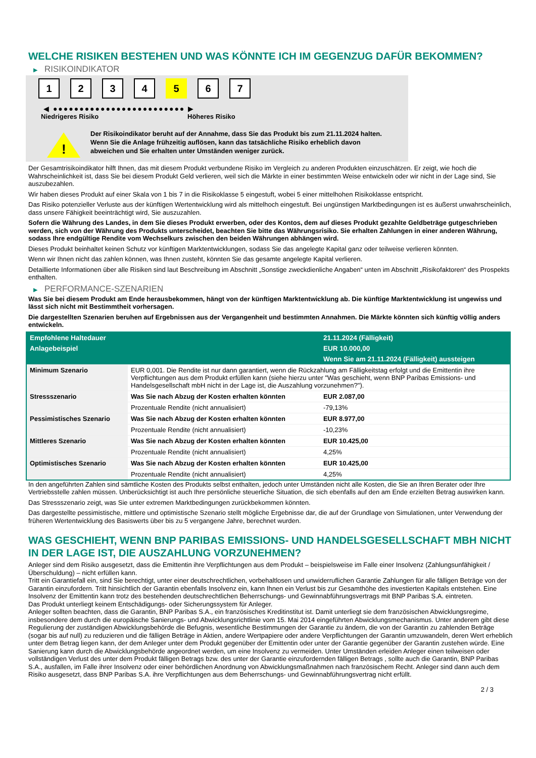WELCHE RISIKEN BESTEHEN UND WAS KÖNNTE ICH IM GEGENZUG DAFÜR BEKOMMEN?
▶ RISIKOINDIKATOR
1 2 3 4 5 6 7
◀ ●●●●●●●●●●●●●●●●●●●●●●●●● ▶
Niedrigeres Risiko Höheres Risiko
!
Der Risikoindikator beruht auf der Annahme, dass Sie das Produkt bis zum 21.11.2024 halten.
Wenn Sie die Anlage frühzeitig auflösen, kann das tatsächliche Risiko erheblich davon abweichen und Sie erhalten unter Umständen weniger zurück.
Der Gesamtrisikoindikator hilft Ihnen, das mit diesem Produkt verbundene Risiko im Vergleich zu anderen Produkten einzuschätzen. Er zeigt, wie hoch die Wahrscheinlichkeit ist, dass Sie bei diesem Produkt Geld verlieren, weil sich die Märkte in einer bestimmten Weise entwickeln oder wir nicht in der Lage sind, Sie auszubezahlen.
Wir haben dieses Produkt auf einer Skala von 1 bis 7 in die Risikoklasse 5 eingestuft, wobei 5 einer mittelhohen Risikoklasse entspricht.
Das Risiko potenzieller Verluste aus der künftigen Wertentwicklung wird als mittelhoch eingestuft. Bei ungünstigen Marktbedingungen ist es äußerst unwahrscheinlich, dass unsere Fähigkeit beeinträchtigt wird, Sie auszuzahlen.
Sofern die Währung des Landes, in dem Sie dieses Produkt erwerben, oder des Kontos, dem auf dieses Produkt gezahlte Geldbeträge gutgeschrieben werden, sich von der Währung des Produkts unterscheidet, beachten Sie bitte das Währungsrisiko. Sie erhalten Zahlungen in einer anderen Währung, sodass Ihre endgültige Rendite vom Wechselkurs zwischen den beiden Währungen abhängen wird.
Dieses Produkt beinhaltet keinen Schutz vor künftigen Marktentwicklungen, sodass Sie das angelegte Kapital ganz oder teilweise verlieren könnten.
Wenn wir Ihnen nicht das zahlen können, was Ihnen zusteht, könnten Sie das gesamte angelegte Kapital verlieren.
Detaillierte Informationen über alle Risiken sind laut Beschreibung im Abschnitt „Sonstige zweckdienliche Angaben“ unten im Abschnitt „Risikofaktoren“ des Prospekts enthalten.
▶ PERFORMANCE-SZENARIEN
Was Sie bei diesem Produkt am Ende herausbekommen, hängt von der künftigen Marktentwicklung ab. Die künftige Marktentwicklung ist ungewiss und lässt sich nicht mit Bestimmtheit vorhersagen.
Die dargestellten Szenarien beruhen auf Ergebnissen aus der Vergangenheit und bestimmten Annahmen. Die Märkte könnten sich künftig völlig anders entwickeln.
| Empfohlene Haltedauer | | 21.11.2024 (Fälligkeit) |
| --- | --- | --- |
| Anlagebeispiel | | EUR 10.000,00 |
| | | Wenn Sie am 21.11.2024 (Fälligkeit) aussteigen |
| Minimum Szenario | EUR 0,001. Die Rendite ist nur dann garantiert, wenn die Rückzahlung am Fälligkeitstag erfolgt und die Emittentin ihre Verpflichtungen aus dem Produkt erfüllen kann (siehe hierzu unter "Was geschieht, wenn BNP Paribas Emissions- und Handelsgesellschaft mbH nicht in der Lage ist, die Auszahlung vorzunehmen?"). | |
| Stressszenario | Was Sie nach Abzug der Kosten erhalten könnten | EUR 2.087,00 |
| | Prozentuale Rendite (nicht annualisiert) | -79,13% |
| Pessimistisches Szenario | Was Sie nach Abzug der Kosten erhalten könnten | EUR 8.977,00 |
| | Prozentuale Rendite (nicht annualisiert) | -10,23% |
| Mittleres Szenario | Was Sie nach Abzug der Kosten erhalten könnten | EUR 10.425,00 |
| | Prozentuale Rendite (nicht annualisiert) | 4,25% |
| Optimistisches Szenario | Was Sie nach Abzug der Kosten erhalten könnten | EUR 10.425,00 |
| | Prozentuale Rendite (nicht annualisiert) | 4,25% |
In den angeführten Zahlen sind sämtliche Kosten des Produkts selbst enthalten, jedoch unter Umständen nicht alle Kosten, die Sie an Ihren Berater oder Ihre Vertriebsstelle zahlen müssen. Unberücksichtigt ist auch Ihre persönliche steuerliche Situation, die sich ebenfalls auf den am Ende erzielten Betrag auswirken kann.
Das Stressszenario zeigt, was Sie unter extremen Marktbedingungen zurückbekommen könnten.
Das dargestellte pessimistische, mittlere und optimistische Szenario stellt mögliche Ergebnisse dar, die auf der Grundlage von Simulationen, unter Verwendung der früheren Wertentwicklung des Basiswerts über bis zu 5 vergangene Jahre, berechnet wurden.
WAS GESCHIEHT, WENN BNP PARIBAS EMISSIONS- UND HANDELSGESELLSCHAFT MBH NICHT IN DER LAGE IST, DIE AUSZAHLUNG VORZUNEHMEN?
Anleger sind dem Risiko ausgesetzt, dass die Emittentin ihre Verpflichtungen aus dem Produkt – beispielsweise im Falle einer Insolvenz (Zahlungsunfähigkeit / Überschuldung) – nicht erfüllen kann.
Tritt ein Garantiefall ein, sind Sie berechtigt, unter einer deutschrechtlichen, vorbehaltlosen und unwiderruflichen Garantie Zahlungen für alle fälligen Beträge von der Garantin einzufordern. Tritt hinsichtlich der Garantin ebenfalls Insolvenz ein, kann Ihnen ein Verlust bis zur Gesamthöhe des investierten Kapitals entstehen. Eine Insolvenz der Emittentin kann trotz des bestehenden deutschrechtlichen Beherrschungs- und Gewinnabführungsvertrags mit BNP Paribas S.A. eintreten.
Das Produkt unterliegt keinem Entschädigungs- oder Sicherungssystem für Anleger.
Anleger sollten beachten, dass die Garantin, BNP Paribas S.A., ein französisches Kreditinstitut ist. Damit unterliegt sie dem französischen Abwicklungsregime, insbesondere dem durch die europäische Sanierungs- und Abwicklungsrichtlinie vom 15. Mai 2014 eingeführten Abwicklungsmechanismus. Unter anderem gibt diese Regulierung der zuständigen Abwicklungsbehörde die Befugnis, wesentliche Bestimmungen der Garantie zu ändern, die von der Garantin zu zahlenden Beträge (sogar bis auf null) zu reduzieren und die fälligen Beträge in Aktien, andere Wertpapiere oder andere Verpflichtungen der Garantin umzuwandeln, deren Wert erheblich unter dem Betrag liegen kann, der dem Anleger unter dem Produkt gegenüber der Emittentin oder unter der Garantie gegenüber der Garantin zustehen würde. Eine Sanierung kann durch die Abwicklungsbehörde angeordnet werden, um eine Insolvenz zu vermeiden. Unter Umständen erleiden Anleger einen teilweisen oder vollständigen Verlust des unter dem Produkt fälligen Betrags bzw. des unter der Garantie einzufordernden fälligen Betrags , sollte auch die Garantin, BNP Paribas S.A., ausfallen, im Falle ihrer Insolvenz oder einer behördlichen Anordnung von Abwicklungsmaßnahmen nach französischem Recht. Anleger sind dann auch dem Risiko ausgesetzt, dass BNP Paribas S.A. ihre Verpflichtungen aus dem Beherrschungs- und Gewinnabführungsvertrag nicht erfüllt.
2 / 3